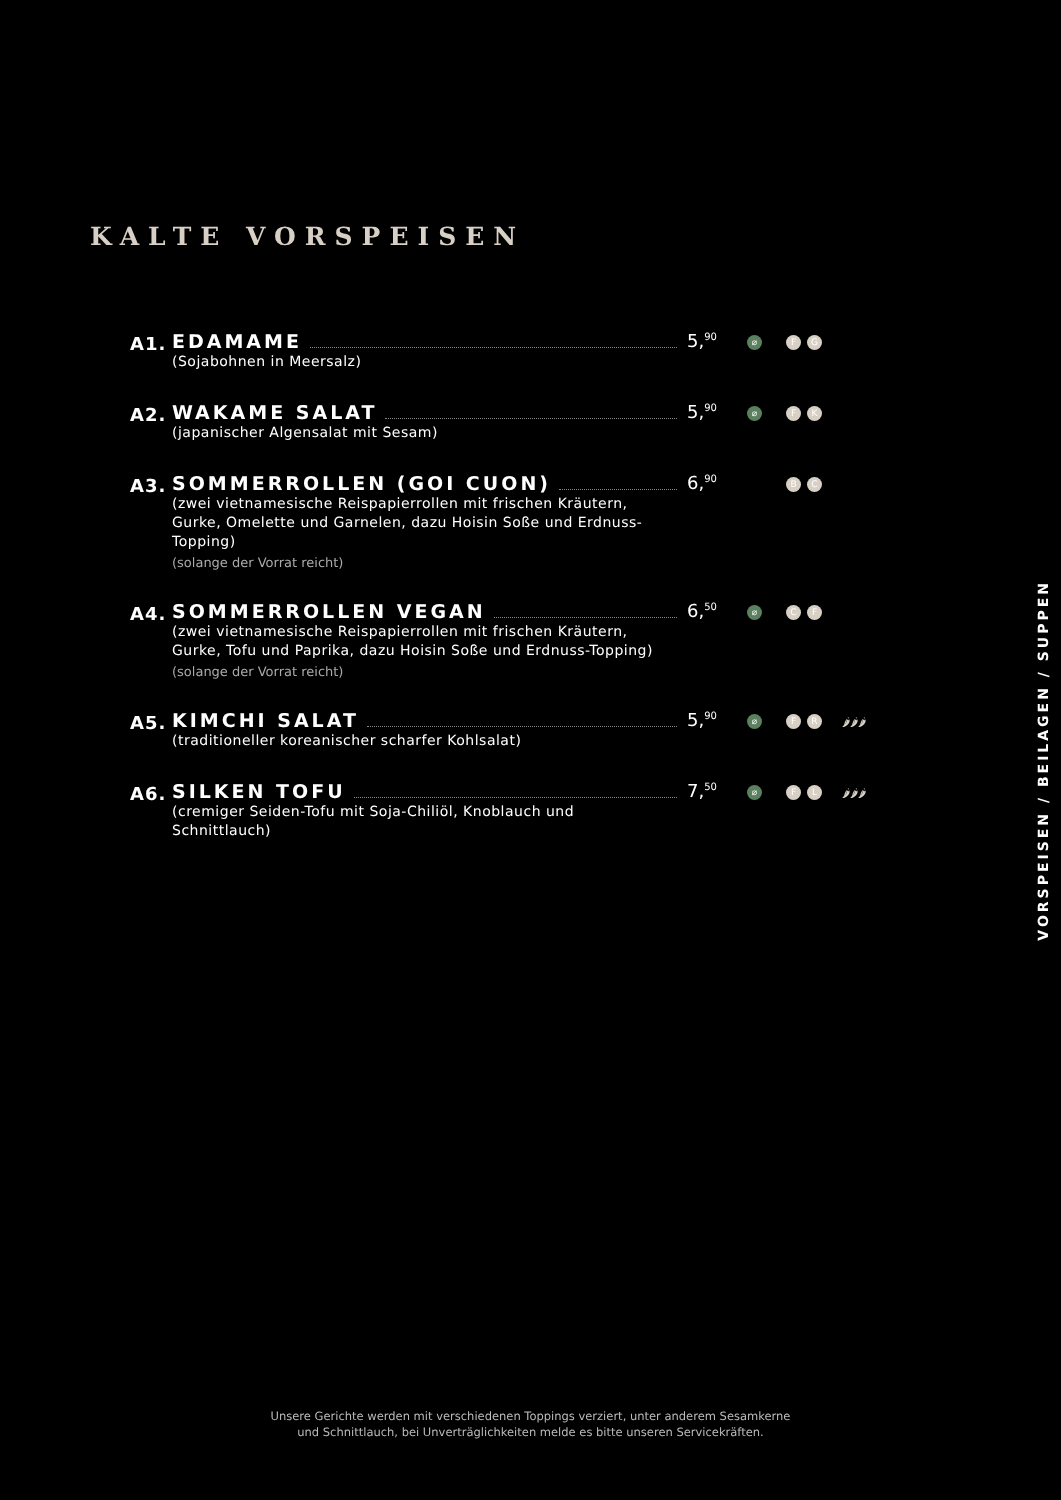KALTE VORSPEISEN
A1.
EDAMAME
(Sojabohnen in Meersalz)
5,<sup>90</sup>
⌀ F G
A2.
WAKAME SALAT
(japanischer Algensalat mit Sesam)
5,<sup>90</sup>
⌀ F K
A3.
SOMMERROLLEN (GOI CUON)
(zwei vietnamesische Reispapierrollen mit frischen Kräutern, Gurke, Omelette und Garnelen, dazu Hoisin Soße und Erdnuss-Topping)
(solange der Vorrat reicht)
6,<sup>90</sup>
B C
A4.
SOMMERROLLEN VEGAN
(zwei vietnamesische Reispapierrollen mit frischen Kräutern, Gurke, Tofu und Paprika, dazu Hoisin Soße und Erdnuss-Topping)
(solange der Vorrat reicht)
6,<sup>50</sup>
⌀ C F
A5.
KIMCHI SALAT
(traditioneller koreanischer scharfer Kohlsalat)
5,<sup>90</sup>
⌀ F R 🌶🌶🌶
A6.
SILKEN TOFU
(cremiger Seiden-Tofu mit Soja-Chiliöl, Knoblauch und Schnittlauch)
7,<sup>50</sup>
⌀ F L 🌶🌶🌶
VORSPEISEN / BEILAGEN / SUPPEN
Unsere Gerichte werden mit verschiedenen Toppings verziert, unter anderem Sesamkerne
und Schnittlauch, bei Unverträglichkeiten melde es bitte unseren Servicekräften.